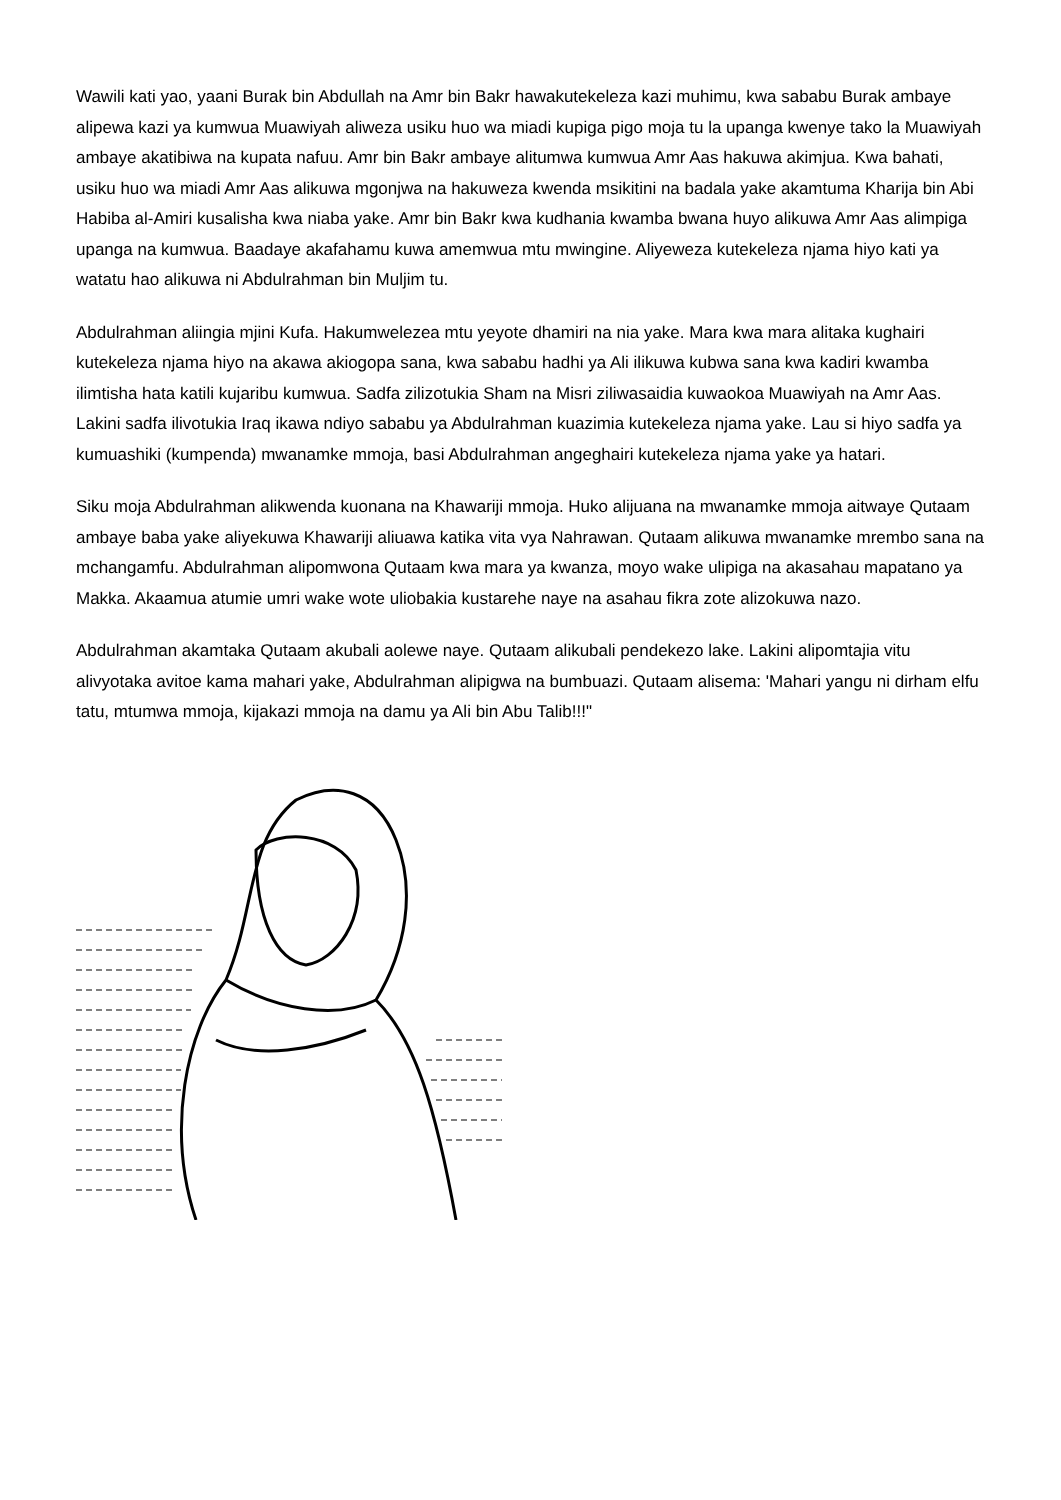Wawili kati yao, yaani Burak bin Abdullah na Amr bin Bakr hawakutekeleza kazi muhimu, kwa sababu Burak ambaye alipewa kazi ya kumwua Muawiyah aliweza usiku huo wa miadi kupiga pigo moja tu la upanga kwenye tako la Muawiyah ambaye akatibiwa na kupata nafuu. Amr bin Bakr ambaye alitumwa kumwua Amr Aas hakuwa akimjua. Kwa bahati, usiku huo wa miadi Amr Aas alikuwa mgonjwa na hakuweza kwenda msikitini na badala yake akamtuma Kharija bin Abi Habiba al-Amiri kusalisha kwa niaba yake. Amr bin Bakr kwa kudhania kwamba bwana huyo alikuwa Amr Aas alimpiga upanga na kumwua. Baadaye akafahamu kuwa amemwua mtu mwingine. Aliyeweza kutekeleza njama hiyo kati ya watatu hao alikuwa ni Abdulrahman bin Muljim tu.
Abdulrahman aliingia mjini Kufa. Hakumwelezea mtu yeyote dhamiri na nia yake. Mara kwa mara alitaka kughairi kutekeleza njama hiyo na akawa akiogopa sana, kwa sababu hadhi ya Ali ilikuwa kubwa sana kwa kadiri kwamba ilimtisha hata katili kujaribu kumwua. Sadfa zilizotukia Sham na Misri ziliwasaidia kuwaokoa Muawiyah na Amr Aas. Lakini sadfa ilivotukia Iraq ikawa ndiyo sababu ya Abdulrahman kuazimia kutekeleza njama yake. Lau si hiyo sadfa ya kumuashiki (kumpenda) mwanamke mmoja, basi Abdulrahman angeghairi kutekeleza njama yake ya hatari.
Siku moja Abdulrahman alikwenda kuonana na Khawariji mmoja. Huko alijuana na mwanamke mmoja aitwaye Qutaam ambaye baba yake aliyekuwa Khawariji aliuawa katika vita vya Nahrawan. Qutaam alikuwa mwanamke mrembo sana na mchangamfu. Abdulrahman alipomwona Qutaam kwa mara ya kwanza, moyo wake ulipiga na akasahau mapatano ya Makka. Akaamua atumie umri wake wote uliobakia kustarehe naye na asahau fikra zote alizokuwa nazo.
Abdulrahman akamtaka Qutaam akubali aolewe naye. Qutaam alikubali pendekezo lake. Lakini alipomtajia vitu alivyotaka avitoe kama mahari yake, Abdulrahman alipigwa na bumbuazi. Qutaam alisema: 'Mahari yangu ni dirham elfu tatu, mtumwa mmoja, kijakazi mmoja na damu ya Ali bin Abu Talib!!!"